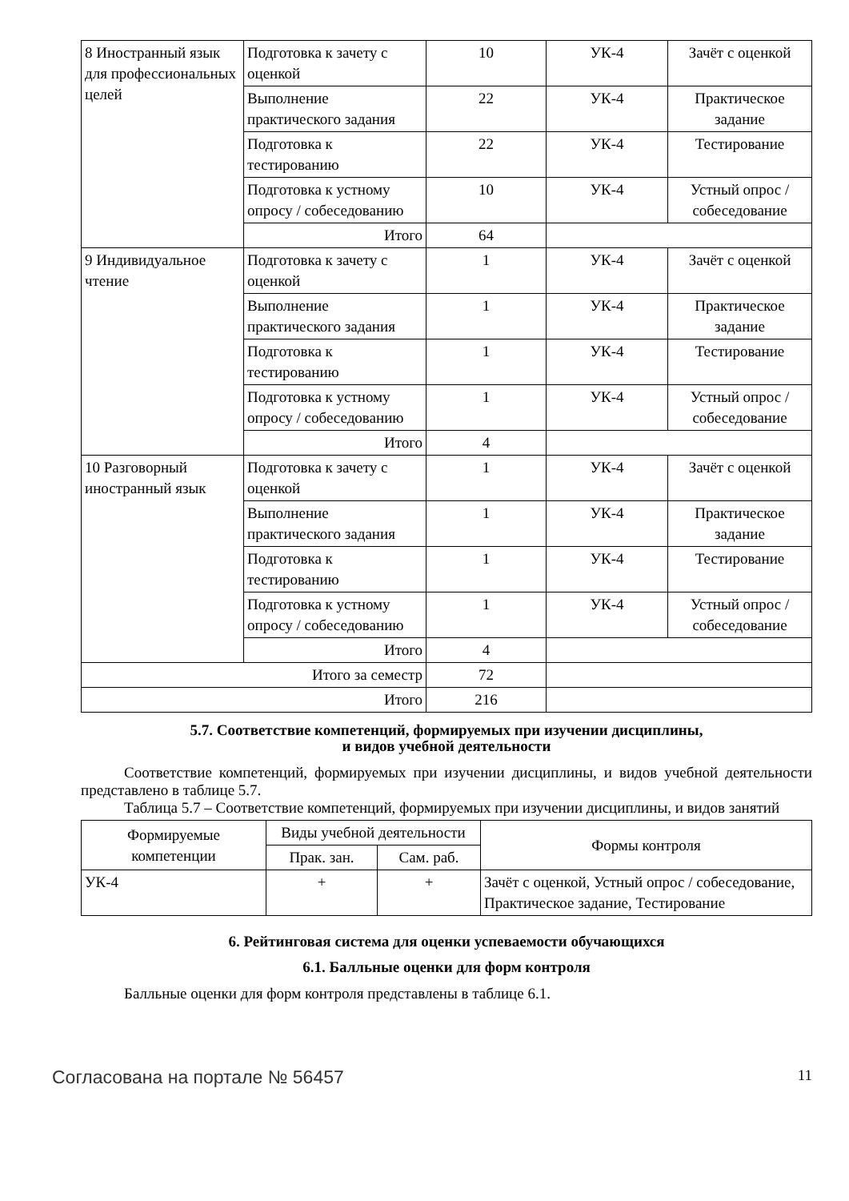| 8 Иностранный язык для профессиональных целей | Подготовка к зачету с оценкой | 10 | УК-4 | Зачёт с оценкой |
| | Выполнение практического задания | 22 | УК-4 | Практическое задание |
| | Подготовка к тестированию | 22 | УК-4 | Тестирование |
| | Подготовка к устному опросу / собеседованию | 10 | УК-4 | Устный опрос / собеседование |
| | Итого | 64 | | |
| 9 Индивидуальное чтение | Подготовка к зачету с оценкой | 1 | УК-4 | Зачёт с оценкой |
| | Выполнение практического задания | 1 | УК-4 | Практическое задание |
| | Подготовка к тестированию | 1 | УК-4 | Тестирование |
| | Подготовка к устному опросу / собеседованию | 1 | УК-4 | Устный опрос / собеседование |
| | Итого | 4 | | |
| 10 Разговорный иностранный язык | Подготовка к зачету с оценкой | 1 | УК-4 | Зачёт с оценкой |
| | Выполнение практического задания | 1 | УК-4 | Практическое задание |
| | Подготовка к тестированию | 1 | УК-4 | Тестирование |
| | Подготовка к устному опросу / собеседованию | 1 | УК-4 | Устный опрос / собеседование |
| | Итого | 4 | | |
| Итого за семестр | | 72 | | |
| Итого | | 216 | | |
5.7. Соответствие компетенций, формируемых при изучении дисциплины,
и видов учебной деятельности
Соответствие компетенций, формируемых при изучении дисциплины, и видов учебной деятельности представлено в таблице 5.7.
Таблица 5.7 – Соответствие компетенций, формируемых при изучении дисциплины, и видов занятий
| Формируемые компетенции | Виды учебной деятельности | | Формы контроля |
| --- | --- | --- | --- |
| | Прак. зан. | Сам. раб. | |
| УК-4 | + | + | Зачёт с оценкой, Устный опрос / собеседование, Практическое задание, Тестирование |
6. Рейтинговая система для оценки успеваемости обучающихся
6.1. Балльные оценки для форм контроля
Балльные оценки для форм контроля представлены в таблице 6.1.
Согласована на портале № 56457 11